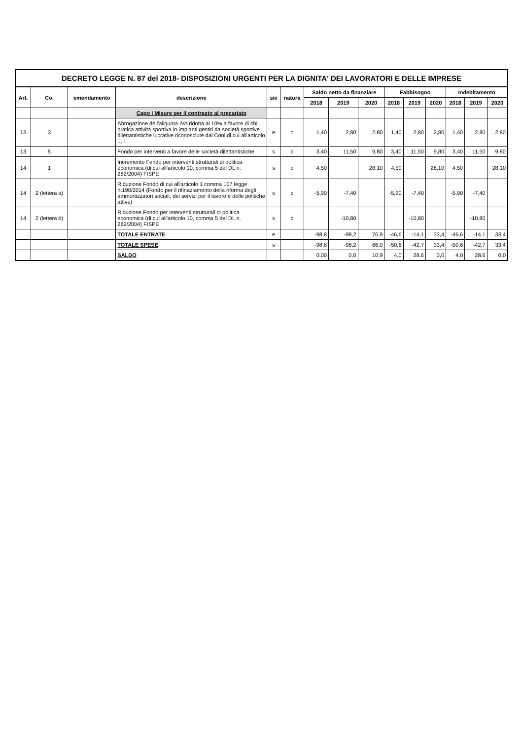DECRETO LEGGE N. 87 del 2018- DISPOSIZIONI URGENTI PER LA DIGNITA' DEI LAVORATORI E DELLE IMPRESE
| Art. | Co. | emendamento | descrizione | s/e | natura | Saldo netto da finanziare | | | Fabbisogno | | | Indebitamento | | |
| --- | --- | --- | --- | --- | --- | --- | --- | --- | --- | --- | --- | --- | --- | --- |
| | | | | | | 2018 | 2019 | 2020 | 2018 | 2019 | 2020 | 2018 | 2019 | 2020 |
| | | | Capo I Misure per il contrasto al precariato | | | | | | | | | | | |
| 13 | 3 | | Abrogazione dell'aliquota IVA ridotta al 10% a favore di chi pratica attività sportiva in impianti gestiti da società sportive dilettantistiche lucrative riconosciute dal Coni di cui all'articolo 1, l | e | t | 1,40 | 2,80 | 2,80 | 1,40 | 2,80 | 2,80 | 1,40 | 2,80 | 2,80 |
| 13 | 5 | | Fondo per interventi a favore delle società dilettantistiche | s | c | 3,40 | 11,50 | 9,80 | 3,40 | 11,50 | 9,80 | 3,40 | 11,50 | 9,80 |
| 14 | 1 | | Incremento Fondo per interventi strutturali di politica economica (di cui all'articolo 10, comma 5 del DL n. 282/2004) FISPE | s | c | 4,50 | | 28,10 | 4,50 | | 28,10 | 4,50 | | 28,10 |
| 14 | 2 (lettera a) | | Riduzione Fondo di cui all'articolo 1 comma 107 legge n.190/2014 (Fondo per il rifinaziamento della riforma degli ammortizzatori sociali, dei servizi per il lavoro e delle politiche attive) | s | c | -5,90 | -7,40 | | -5,90 | -7,40 | | -5,90 | -7,40 | |
| 14 | 2 (lettera b) | | Riduzione Fondo per interventi strutturali di politica economica (di cui all'articolo 10, comma 5 del DL n. 282/2004) FISPE | s | c | | -10,80 | | | -10,80 | | | -10,80 | |
| | | | TOTALE ENTRATE | e | | -98,8 | -98,2 | 76,9 | -46,6 | -14,1 | 33,4 | -46,6 | -14,1 | 33,4 |
| | | | TOTALE SPESE | s | | -98,8 | -98,2 | 66,0 | -50,6 | -42,7 | 33,4 | -50,6 | -42,7 | 33,4 |
| | | | SALDO | | | 0,00 | 0,0 | 10,9 | 4,0 | 28,6 | 0,0 | 4,0 | 28,6 | 0,0 |